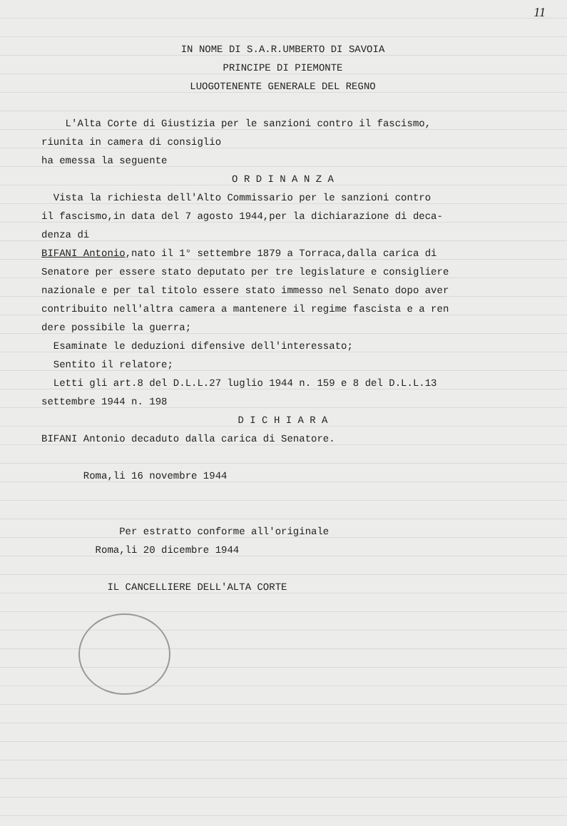11
IN NOME DI S.A.R.UMBERTO DI SAVOIA
PRINCIPE DI PIEMONTE
LUOGOTENENTE GENERALE DEL REGNO
L'Alta Corte di Giustizia per le sanzioni contro il fascismo,
riunita in camera di consiglio
ha emessa la seguente
O R D I N A N Z A
Vista la richiesta dell'Alto Commissario per le sanzioni contro
il fascismo,in data del 7 agosto 1944,per la dichiarazione di deca-
denza di
BIFANI Antonio,nato il 1° settembre 1879 a Torraca,dalla carica di
Senatore per essere stato deputato per tre legislature e consigliere
nazionale e per tal titolo essere stato immesso nel Senato dopo aver
contribuito nell'altra camera a mantenere il regime fascista e a ren
dere possibile la guerra;
Esaminate le deduzioni difensive dell'interessato;
Sentito il relatore;
Letti gli art.8 del D.L.L.27 luglio 1944 n. 159 e 8 del D.L.L.13
settembre 1944 n. 198
D I C H I A R A
BIFANI Antonio decaduto dalla carica di Senatore.
Roma,li 16 novembre 1944
Per estratto conforme all'originale
Roma,li 20 dicembre 1944
IL CANCELLIERE DELL'ALTA CORTE